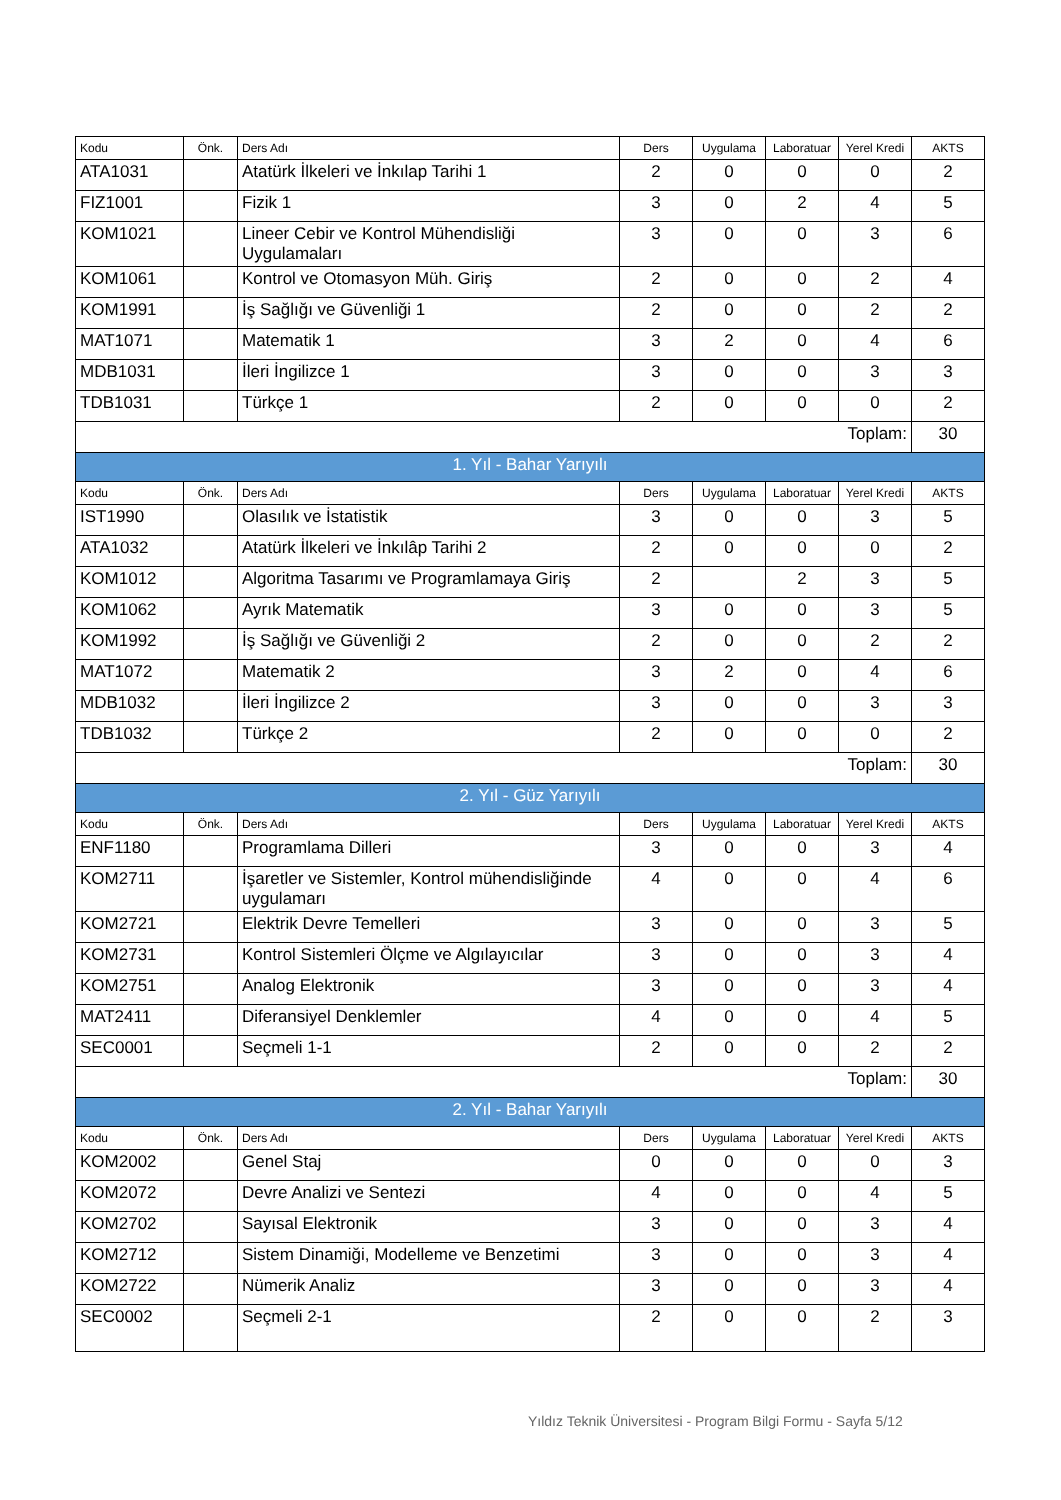| Kodu | Önk. | Ders Adı | Ders | Uygulama | Laboratuar | Yerel Kredi | AKTS |
| --- | --- | --- | --- | --- | --- | --- | --- |
| ATA1031 | | Atatürk İlkeleri ve İnkılap Tarihi 1 | 2 | 0 | 0 | 0 | 2 |
| FIZ1001 | | Fizik 1 | 3 | 0 | 2 | 4 | 5 |
| KOM1021 | | Lineer Cebir ve Kontrol Mühendisliği Uygulamaları | 3 | 0 | 0 | 3 | 6 |
| KOM1061 | | Kontrol ve Otomasyon Müh. Giriş | 2 | 0 | 0 | 2 | 4 |
| KOM1991 | | İş Sağlığı ve Güvenliği 1 | 2 | 0 | 0 | 2 | 2 |
| MAT1071 | | Matematik 1 | 3 | 2 | 0 | 4 | 6 |
| MDB1031 | | İleri İngilizce 1 | 3 | 0 | 0 | 3 | 3 |
| TDB1031 | | Türkçe 1 | 2 | 0 | 0 | 0 | 2 |
| Toplam: | | | | | | | 30 |
| 1. Yıl - Bahar Yarıyılı | | | | | | | |
| Kodu | Önk. | Ders Adı | Ders | Uygulama | Laboratuar | Yerel Kredi | AKTS |
| IST1990 | | Olasılık ve İstatistik | 3 | 0 | 0 | 3 | 5 |
| ATA1032 | | Atatürk İlkeleri ve İnkılâp Tarihi 2 | 2 | 0 | 0 | 0 | 2 |
| KOM1012 | | Algoritma Tasarımı ve Programlamaya Giriş | 2 | | 2 | 3 | 5 |
| KOM1062 | | Ayrık Matematik | 3 | 0 | 0 | 3 | 5 |
| KOM1992 | | İş Sağlığı ve Güvenliği 2 | 2 | 0 | 0 | 2 | 2 |
| MAT1072 | | Matematik 2 | 3 | 2 | 0 | 4 | 6 |
| MDB1032 | | İleri İngilizce 2 | 3 | 0 | 0 | 3 | 3 |
| TDB1032 | | Türkçe 2 | 2 | 0 | 0 | 0 | 2 |
| Toplam: | | | | | | | 30 |
| 2. Yıl - Güz Yarıyılı | | | | | | | |
| Kodu | Önk. | Ders Adı | Ders | Uygulama | Laboratuar | Yerel Kredi | AKTS |
| ENF1180 | | Programlama Dilleri | 3 | 0 | 0 | 3 | 4 |
| KOM2711 | | İşaretler ve Sistemler, Kontrol mühendisliğinde uygulamarı | 4 | 0 | 0 | 4 | 6 |
| KOM2721 | | Elektrik Devre Temelleri | 3 | 0 | 0 | 3 | 5 |
| KOM2731 | | Kontrol Sistemleri Ölçme ve Algılayıcılar | 3 | 0 | 0 | 3 | 4 |
| KOM2751 | | Analog Elektronik | 3 | 0 | 0 | 3 | 4 |
| MAT2411 | | Diferansiyel Denklemler | 4 | 0 | 0 | 4 | 5 |
| SEC0001 | | Seçmeli 1-1 | 2 | 0 | 0 | 2 | 2 |
| Toplam: | | | | | | | 30 |
| 2. Yıl - Bahar Yarıyılı | | | | | | | |
| Kodu | Önk. | Ders Adı | Ders | Uygulama | Laboratuar | Yerel Kredi | AKTS |
| KOM2002 | | Genel Staj | 0 | 0 | 0 | 0 | 3 |
| KOM2072 | | Devre Analizi ve Sentezi | 4 | 0 | 0 | 4 | 5 |
| KOM2702 | | Sayısal Elektronik | 3 | 0 | 0 | 3 | 4 |
| KOM2712 | | Sistem Dinamiği, Modelleme ve Benzetimi | 3 | 0 | 0 | 3 | 4 |
| KOM2722 | | Nümerik Analiz | 3 | 0 | 0 | 3 | 4 |
| SEC0002 | | Seçmeli 2-1 | 2 | 0 | 0 | 2 | 3 |
Yıldız Teknik Üniversitesi - Program Bilgi Formu - Sayfa 5/12